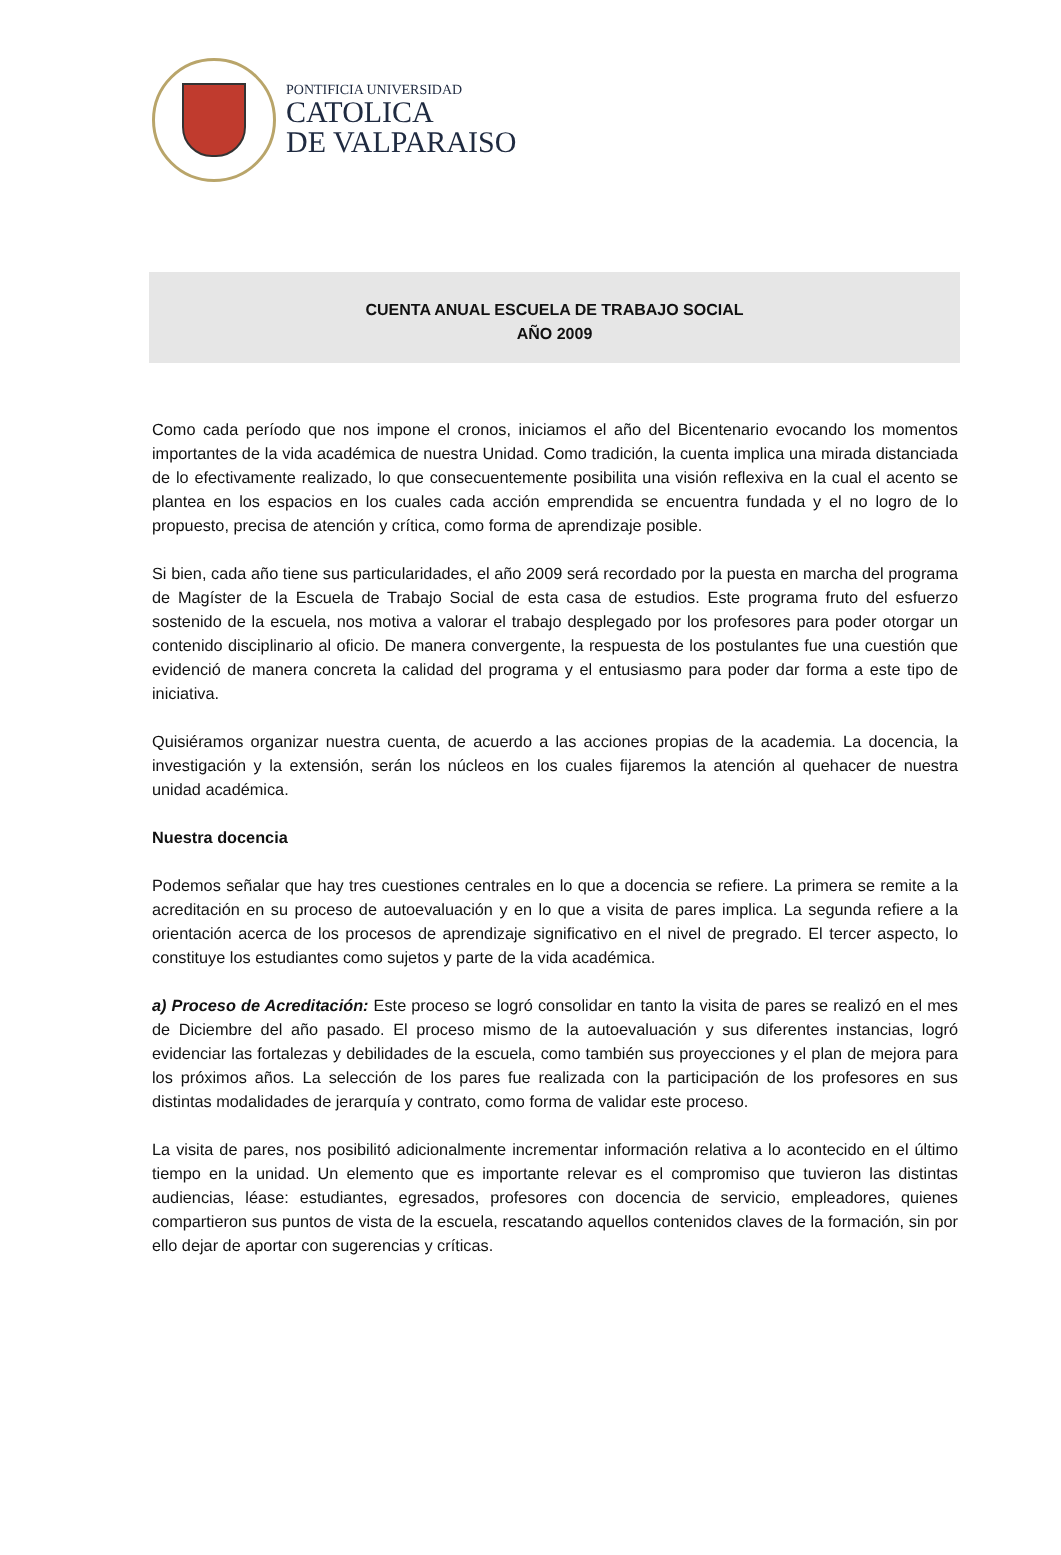PONTIFICIA UNIVERSIDAD
CATOLICA
DE VALPARAISO
CUENTA ANUAL ESCUELA DE TRABAJO SOCIAL
AÑO 2009
Como cada período que nos impone el cronos, iniciamos el año del Bicentenario evocando los momentos importantes de la vida académica de nuestra Unidad. Como tradición, la cuenta implica una mirada distanciada de lo efectivamente realizado, lo que consecuentemente posibilita una visión reflexiva en la cual el acento se plantea en los espacios en los cuales cada acción emprendida se encuentra fundada y el no logro de lo propuesto, precisa de atención y crítica, como forma de aprendizaje posible.
Si bien, cada año tiene sus particularidades, el año 2009 será recordado por la puesta en marcha del programa de Magíster de la Escuela de Trabajo Social de esta casa de estudios. Este programa fruto del esfuerzo sostenido de la escuela, nos motiva a valorar el trabajo desplegado por los profesores para poder otorgar un contenido disciplinario al oficio. De manera convergente, la respuesta de los postulantes fue una cuestión que evidenció de manera concreta la calidad del programa y el entusiasmo para poder dar forma a este tipo de iniciativa.
Quisiéramos organizar nuestra cuenta, de acuerdo a las acciones propias de la academia. La docencia, la investigación y la extensión, serán los núcleos en los cuales fijaremos la atención al quehacer de nuestra unidad académica.
Nuestra docencia
Podemos señalar que hay tres cuestiones centrales en lo que a docencia se refiere. La primera se remite a la acreditación en su proceso de autoevaluación y en lo que a visita de pares implica. La segunda refiere a la orientación acerca de los procesos de aprendizaje significativo en el nivel de pregrado. El tercer aspecto, lo constituye los estudiantes como sujetos y parte de la vida académica.
a) Proceso de Acreditación: Este proceso se logró consolidar en tanto la visita de pares se realizó en el mes de Diciembre del año pasado. El proceso mismo de la autoevaluación y sus diferentes instancias, logró evidenciar las fortalezas y debilidades de la escuela, como también sus proyecciones y el plan de mejora para los próximos años. La selección de los pares fue realizada con la participación de los profesores en sus distintas modalidades de jerarquía y contrato, como forma de validar este proceso.
La visita de pares, nos posibilitó adicionalmente incrementar información relativa a lo acontecido en el último tiempo en la unidad. Un elemento que es importante relevar es el compromiso que tuvieron las distintas audiencias, léase: estudiantes, egresados, profesores con docencia de servicio, empleadores, quienes compartieron sus puntos de vista de la escuela, rescatando aquellos contenidos claves de la formación, sin por ello dejar de aportar con sugerencias y críticas.